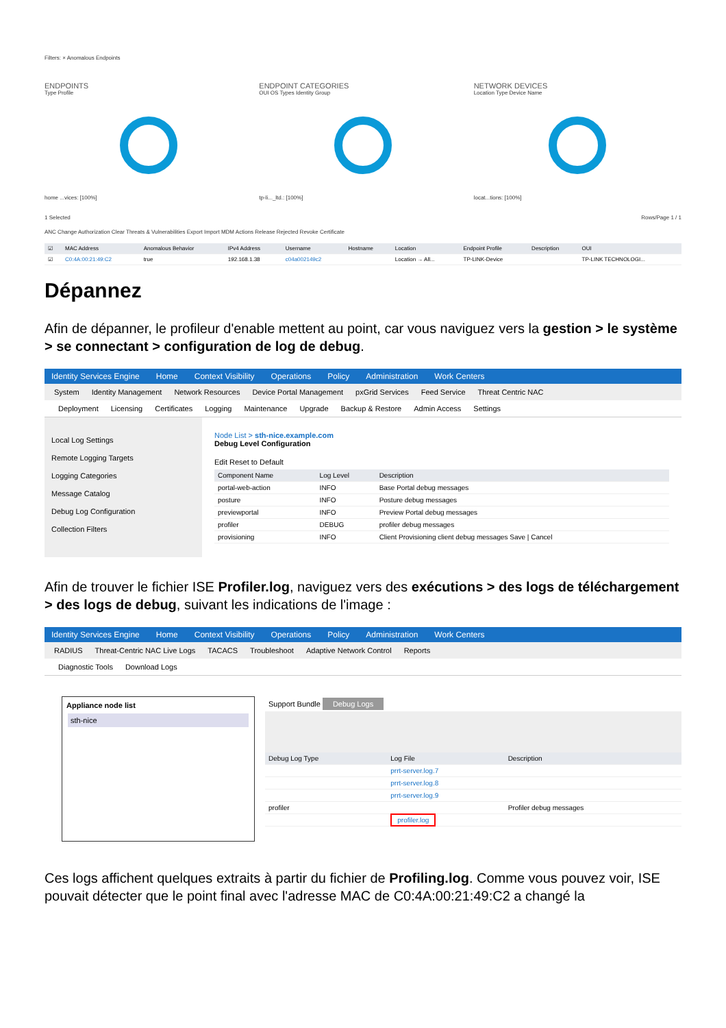Filters: × Anomalous Endpoints
ENDPOINTS
Type Profile
home ...vices: [100%]
ENDPOINT CATEGORIES
OUI OS Types Identity Group
tp-li..._ltd.: [100%]
NETWORK DEVICES
Location Type Device Name
locat...tions: [100%]
1 Selected Rows/Page 1 / 1
ANC Change Authorization Clear Threats & Vulnerabilities Export Import MDM Actions Release Rejected Revoke Certificate
| ☑ | MAC Address | Anomalous Behavior | IPv4 Address | Username | Hostname | Location | Endpoint Profile | Description | OUI |
| --- | --- | --- | --- | --- | --- | --- | --- | --- | --- |
| ☑ | C0:4A:00:21:49:C2 | true | 192.168.1.38 | c04a002149c2 | | Location → All... | TP-LINK-Device | | TP-LINK TECHNOLOGI... |
Dépannez
Afin de dépanner, le profileur d'enable mettent au point, car vous naviguez vers la gestion > le système > se connectant > configuration de log de debug.
Identity Services Engine Home Context Visibility Operations Policy Administration Work Centers
System Identity Management Network Resources Device Portal Management pxGrid Services Feed Service Threat Centric NAC
Deployment Licensing Certificates Logging Maintenance Upgrade Backup & Restore Admin Access Settings
Local Log Settings
Remote Logging Targets
Logging Categories
Message Catalog
Debug Log Configuration
Collection Filters
Node List > sth-nice.example.com
Debug Level Configuration
Edit Reset to Default
| Component Name | Log Level | Description |
| --- | --- | --- |
| portal-web-action | INFO | Base Portal debug messages |
| posture | INFO | Posture debug messages |
| previewportal | INFO | Preview Portal debug messages |
| profiler | DEBUG | profiler debug messages |
| provisioning | INFO | Client Provisioning client debug messages Save / Cancel |
Afin de trouver le fichier ISE Profiler.log, naviguez vers des exécutions > des logs de téléchargement > des logs de debug, suivant les indications de l'image :
Identity Services Engine Home Context Visibility Operations Policy Administration Work Centers
RADIUS Threat-Centric NAC Live Logs TACACS Troubleshoot Adaptive Network Control Reports
Diagnostic Tools Download Logs
Appliance node list
sth-nice
Support Bundle Debug Logs
| Debug Log Type | Log File | Description |
| --- | --- | --- |
| | prrt-server.log.7 | |
| | prrt-server.log.8 | |
| | prrt-server.log.9 | |
| profiler | | Profiler debug messages |
| | profiler.log | |
Ces logs affichent quelques extraits à partir du fichier de Profiling.log. Comme vous pouvez voir, ISE pouvait détecter que le point final avec l'adresse MAC de C0:4A:00:21:49:C2 a changé la